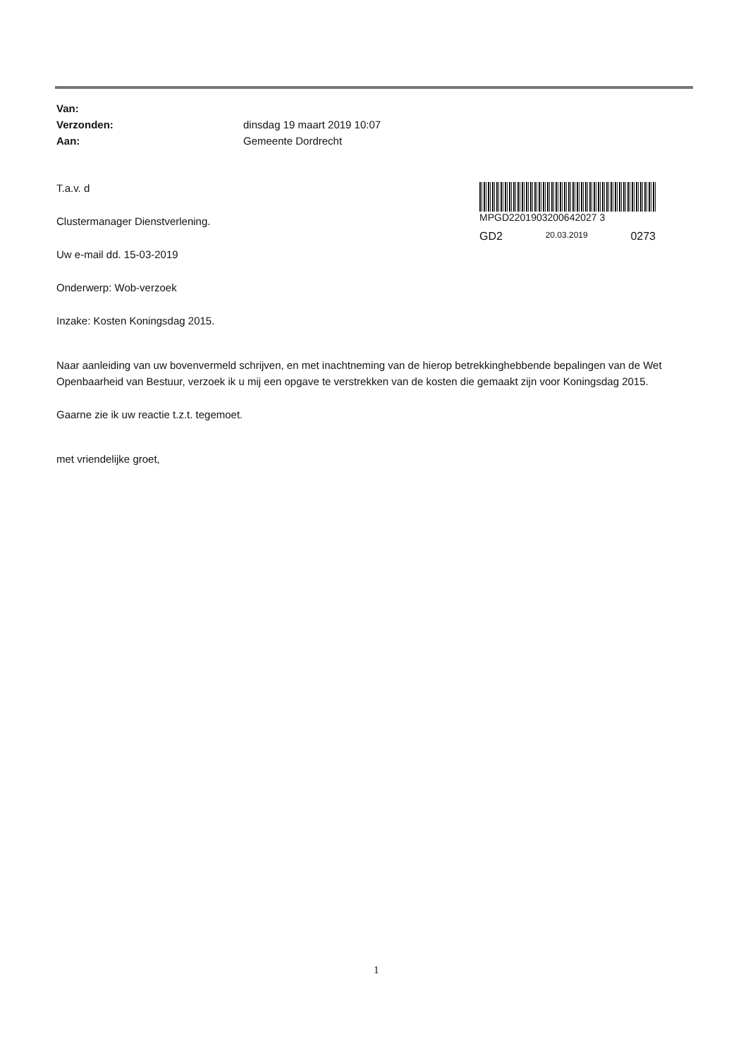| Van: | |
| Verzonden: | dinsdag 19 maart 2019 10:07 |
| Aan: | Gemeente Dordrecht |
MPGD2201903200642027 3
GD2 20.03.2019 0273
T.a.v. d
Clustermanager Dienstverlening.
Uw e-mail dd. 15-03-2019
Onderwerp: Wob-verzoek
Inzake: Kosten Koningsdag 2015.
Naar aanleiding van uw bovenvermeld schrijven, en met inachtneming van de hierop betrekkinghebbende bepalingen van de Wet Openbaarheid van Bestuur, verzoek ik u mij een opgave te verstrekken van de kosten die gemaakt zijn voor Koningsdag 2015.
Gaarne zie ik uw reactie t.z.t. tegemoet.
met vriendelijke groet,
1